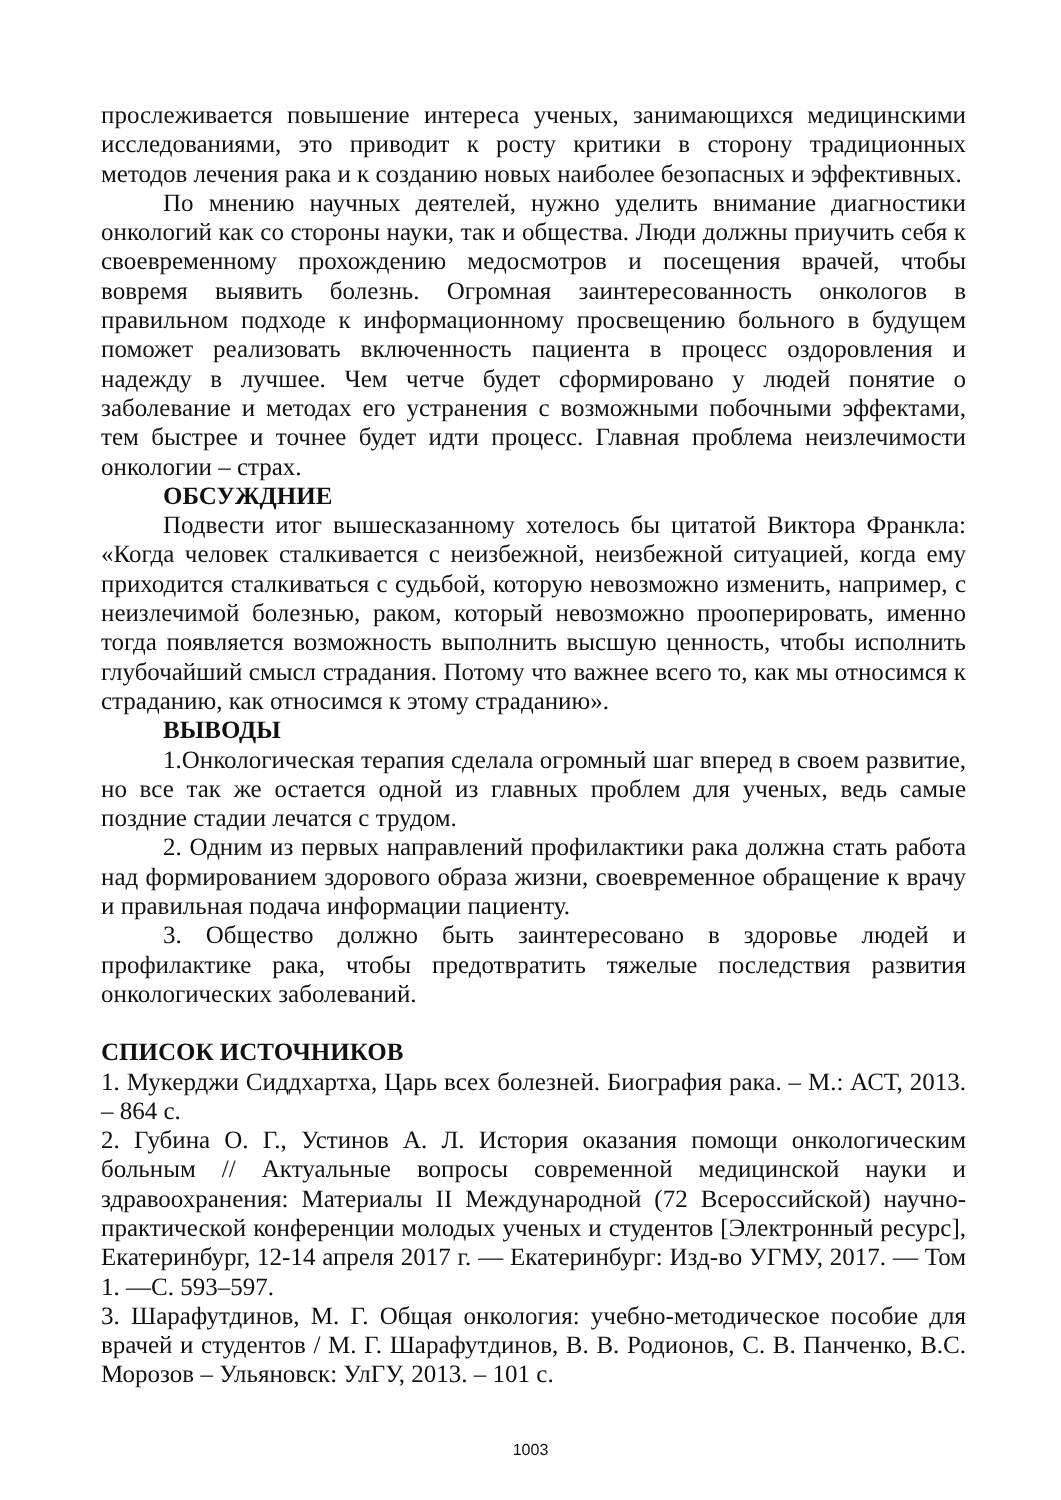прослеживается повышение интереса ученых, занимающихся медицинскими исследованиями, это приводит к росту критики в сторону традиционных методов лечения рака и к созданию новых наиболее безопасных и эффективных.
По мнению научных деятелей, нужно уделить внимание диагностики онкологий как со стороны науки, так и общества. Люди должны приучить себя к своевременному прохождению медосмотров и посещения врачей, чтобы вовремя выявить болезнь. Огромная заинтересованность онкологов в правильном подходе к информационному просвещению больного в будущем поможет реализовать включенность пациента в процесс оздоровления и надежду в лучшее. Чем четче будет сформировано у людей понятие о заболевание и методах его устранения с возможными побочными эффектами, тем быстрее и точнее будет идти процесс. Главная проблема неизлечимости онкологии – страх.
ОБСУЖДНИЕ
Подвести итог вышесказанному хотелось бы цитатой Виктора Франкла: «Когда человек сталкивается с неизбежной, неизбежной ситуацией, когда ему приходится сталкиваться с судьбой, которую невозможно изменить, например, с неизлечимой болезнью, раком, который невозможно прооперировать, именно тогда появляется возможность выполнить высшую ценность, чтобы исполнить глубочайший смысл страдания. Потому что важнее всего то, как мы относимся к страданию, как относимся к этому страданию».
ВЫВОДЫ
1.Онкологическая терапия сделала огромный шаг вперед в своем развитие, но все так же остается одной из главных проблем для ученых, ведь самые поздние стадии лечатся с трудом.
2. Одним из первых направлений профилактики рака должна стать работа над формированием здорового образа жизни, своевременное обращение к врачу и правильная подача информации пациенту.
3. Общество должно быть заинтересовано в здоровье людей и профилактике рака, чтобы предотвратить тяжелые последствия развития онкологических заболеваний.
СПИСОК ИСТОЧНИКОВ
1. Мукерджи Сиддхартха, Царь всех болезней. Биография рака. – М.: АСТ, 2013. – 864 с.
2. Губина О. Г., Устинов А. Л. История оказания помощи онкологическим больным // Актуальные вопросы современной медицинской науки и здравоохранения: Материалы II Международной (72 Всероссийской) научно-практической конференции молодых ученых и студентов [Электронный ресурс], Екатеринбург, 12-14 апреля 2017 г. — Екатеринбург: Изд-во УГМУ, 2017. — Том 1. —С. 593–597.
3. Шарафутдинов, М. Г. Общая онкология: учебно-методическое пособие для врачей и студентов / М. Г. Шарафутдинов, В. В. Родионов, С. В. Панченко, В.С. Морозов – Ульяновск: УлГУ, 2013. – 101 с.
1003